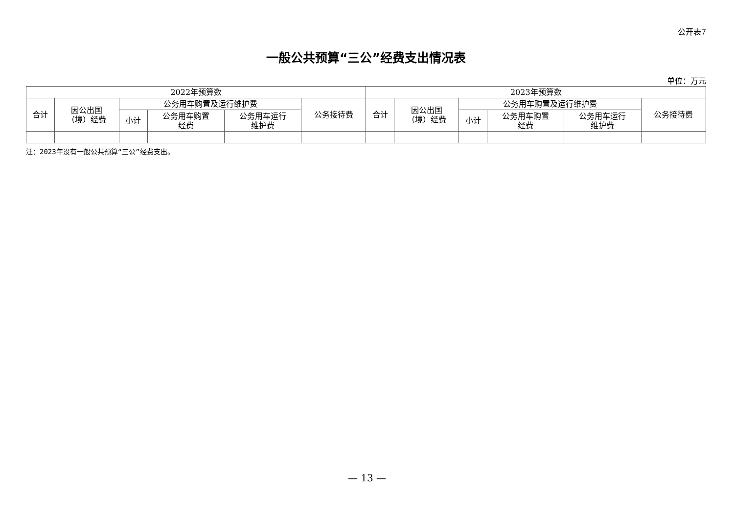公开表7
一般公共预算“三公”经费支出情况表
单位：万元
| 2022年预算数 | | | | | | 2023年预算数 | | | | | |
| --- | --- | --- | --- | --- | --- | --- | --- | --- | --- | --- | --- |
| 合计 | 因公出国 （境）经费 | 公务用车购置及运行维护费 | | | 公务接待费 | 合计 | 因公出国 （境）经费 | 公务用车购置及运行维护费 | | | 公务接待费 |
| | | 小计 | 公务用车购置 经费 | 公务用车运行 维护费 | | | | 小计 | 公务用车购置 经费 | 公务用车运行 维护费 | |
注：2023年没有一般公共预算“三公”经费支出。
— 13 —